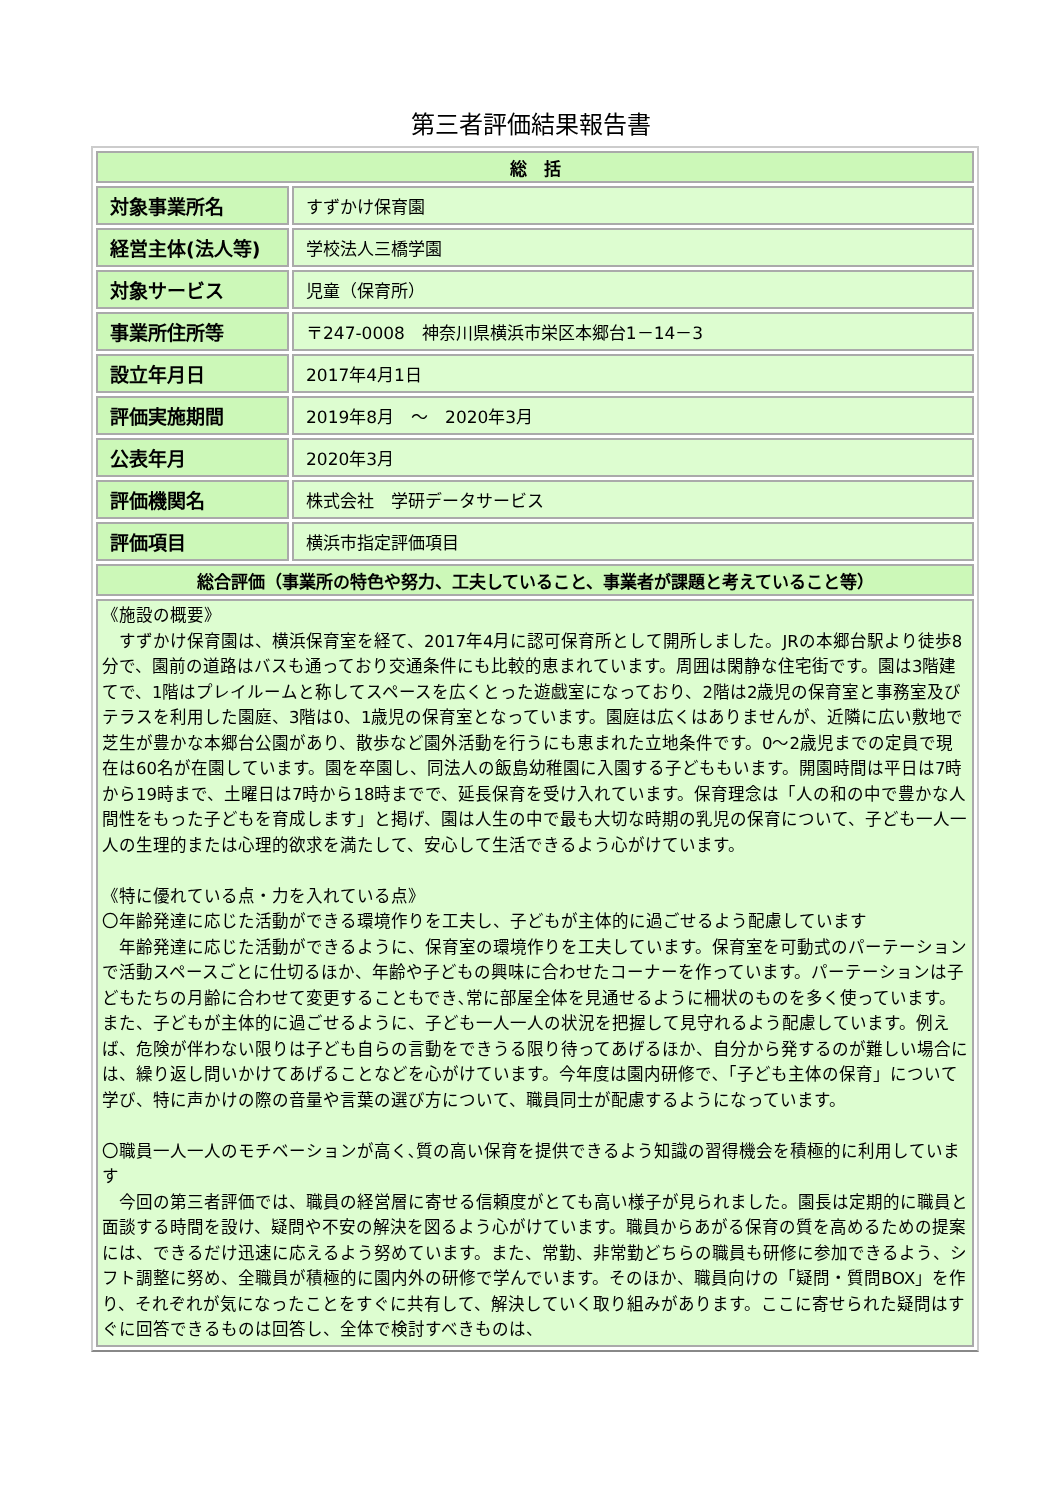第三者評価結果報告書
| 総 括 | |
| --- | --- |
| 対象事業所名 | すずかけ保育園 |
| 経営主体(法人等) | 学校法人三橋学園 |
| 対象サービス | 児童（保育所） |
| 事業所住所等 | 〒247-0008 神奈川県横浜市栄区本郷台1－14－3 |
| 設立年月日 | 2017年4月1日 |
| 評価実施期間 | 2019年8月 ～ 2020年3月 |
| 公表年月 | 2020年3月 |
| 評価機関名 | 株式会社 学研データサービス |
| 評価項目 | 横浜市指定評価項目 |
| 総合評価（事業所の特色や努力、工夫していること、事業者が課題と考えていること等） | |
| 《施設の概要》 すずかけ保育園は、横浜保育室を経て、2017年4月に認可保育所として開所しました。JRの本郷台駅より徒歩8分で、園前の道路はバスも通っており交通条件にも比較的恵まれています。周囲は閑静な住宅街です。園は3階建てで、1階はプレイルームと称してスペースを広くとった遊戯室になっており、2階は2歳児の保育室と事務室及びテラスを利用した園庭、3階は0、1歳児の保育室となっています。園庭は広くはありませんが、近隣に広い敷地で芝生が豊かな本郷台公園があり、散歩など園外活動を行うにも恵まれた立地条件です。0～2歳児までの定員で現在は60名が在園しています。園を卒園し、同法人の飯島幼稚園に入園する子どももいます。開園時間は平日は7時から19時まで、土曜日は7時から18時までで、延長保育を受け入れています。保育理念は「人の和の中で豊かな人間性をもった子どもを育成します」と掲げ、園は人生の中で最も大切な時期の乳児の保育について、子ども一人一人の生理的または心理的欲求を満たして、安心して生活できるよう心がけています。 《特に優れている点・力を入れている点》 〇年齢発達に応じた活動ができる環境作りを工夫し、子どもが主体的に過ごせるよう配慮しています 年齢発達に応じた活動ができるように、保育室の環境作りを工夫しています。保育室を可動式のパーテーションで活動スペースごとに仕切るほか、年齢や子どもの興味に合わせたコーナーを作っています。パーテーションは子どもたちの月齢に合わせて変更することもでき､常に部屋全体を見通せるように柵状のものを多く使っています。また、子どもが主体的に過ごせるように、子ども一人一人の状況を把握して見守れるよう配慮しています。例えば、危険が伴わない限りは子ども自らの言動をできうる限り待ってあげるほか、自分から発するのが難しい場合には、繰り返し問いかけてあげることなどを心がけています。今年度は園内研修で､「子ども主体の保育」について学び、特に声かけの際の音量や言葉の選び方について、職員同士が配慮するようになっています。 〇職員一人一人のモチベーションが高く､質の高い保育を提供できるよう知識の習得機会を積極的に利用しています 今回の第三者評価では、職員の経営層に寄せる信頼度がとても高い様子が見られました。園長は定期的に職員と面談する時間を設け、疑問や不安の解決を図るよう心がけています。職員からあがる保育の質を高めるための提案には、できるだけ迅速に応えるよう努めています。また、常勤、非常勤どちらの職員も研修に参加できるよう、シフト調整に努め、全職員が積極的に園内外の研修で学んでいます。そのほか、職員向けの「疑問・質問BOX」を作り、それぞれが気になったことをすぐに共有して、解決していく取り組みがあります。ここに寄せられた疑問はすぐに回答できるものは回答し、全体で検討すべきものは、 | |